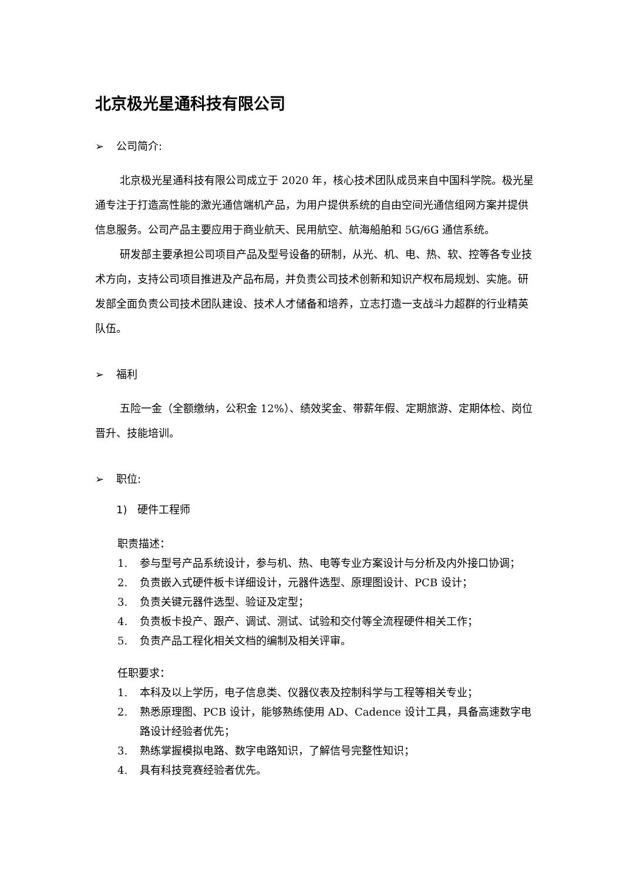北京极光星通科技有限公司
➢ 公司简介:
北京极光星通科技有限公司成立于 2020 年，核心技术团队成员来自中国科学院。极光星通专注于打造高性能的激光通信端机产品，为用户提供系统的自由空间光通信组网方案并提供信息服务。公司产品主要应用于商业航天、民用航空、航海船舶和 5G/6G 通信系统。
研发部主要承担公司项目产品及型号设备的研制，从光、机、电、热、软、控等各专业技术方向，支持公司项目推进及产品布局，并负责公司技术创新和知识产权布局规划、实施。研发部全面负责公司技术团队建设、技术人才储备和培养，立志打造一支战斗力超群的行业精英队伍。
➢ 福利
五险一金（全额缴纳，公积金 12%）、绩效奖金、带薪年假、定期旅游、定期体检、岗位晋升、技能培训。
➢ 职位:
1) 硬件工程师
职责描述：
1. 参与型号产品系统设计，参与机、热、电等专业方案设计与分析及内外接口协调；
2. 负责嵌入式硬件板卡详细设计，元器件选型、原理图设计、PCB 设计；
3. 负责关键元器件选型、验证及定型；
4. 负责板卡投产、跟产、调试、测试、试验和交付等全流程硬件相关工作；
5. 负责产品工程化相关文档的编制及相关评审。
任职要求：
1. 本科及以上学历，电子信息类、仪器仪表及控制科学与工程等相关专业；
2. 熟悉原理图、PCB 设计，能够熟练使用 AD、Cadence 设计工具，具备高速数字电路设计经验者优先；
3. 熟练掌握模拟电路、数字电路知识，了解信号完整性知识；
4. 具有科技竞赛经验者优先。